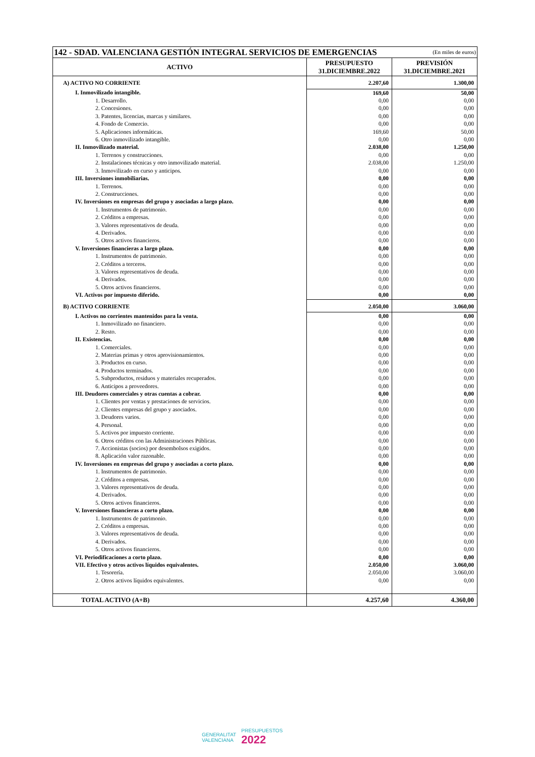| 142 - SDAD. VALENCIANA GESTIÓN INTEGRAL SERVICIOS DE EMERGENCIAS | | (En miles de euros) |
| ACTIVO | PRESUPUESTO 31.DICIEMBRE.2022 | PREVISIÓN 31.DICIEMBRE.2021 |
| A) ACTIVO NO CORRIENTE | 2.207,60 | 1.300,00 |
| I. Inmovilizado intangible. | 169,60 | 50,00 |
| 1. Desarrollo. | 0,00 | 0,00 |
| 2. Concesiones. | 0,00 | 0,00 |
| 3. Patentes, licencias, marcas y similares. | 0,00 | 0,00 |
| 4. Fondo de Comercio. | 0,00 | 0,00 |
| 5. Aplicaciones informáticas. | 169,60 | 50,00 |
| 6. Otro inmovilizado intangible. | 0,00 | 0,00 |
| II. Inmovilizado material. | 2.038,00 | 1.250,00 |
| 1. Terrenos y construcciones. | 0,00 | 0,00 |
| 2. Instalaciones técnicas y otro inmovilizado material. | 2.038,00 | 1.250,00 |
| 3. Inmovilizado en curso y anticipos. | 0,00 | 0,00 |
| III. Inversiones inmobiliarias. | 0,00 | 0,00 |
| 1. Terrenos. | 0,00 | 0,00 |
| 2. Construcciones. | 0,00 | 0,00 |
| IV. Inversiones en empresas del grupo y asociadas a largo plazo. | 0,00 | 0,00 |
| 1. Instrumentos de patrimonio. | 0,00 | 0,00 |
| 2. Créditos a empresas. | 0,00 | 0,00 |
| 3. Valores representativos de deuda. | 0,00 | 0,00 |
| 4. Derivados. | 0,00 | 0,00 |
| 5. Otros activos financieros. | 0,00 | 0,00 |
| V. Inversiones financieras a largo plazo. | 0,00 | 0,00 |
| 1. Instrumentos de patrimonio. | 0,00 | 0,00 |
| 2. Créditos a terceros. | 0,00 | 0,00 |
| 3. Valores representativos de deuda. | 0,00 | 0,00 |
| 4. Derivados. | 0,00 | 0,00 |
| 5. Otros activos financieros. | 0,00 | 0,00 |
| VI. Activos por impuesto diferido. | 0,00 | 0,00 |
| B) ACTIVO CORRIENTE | 2.050,00 | 3.060,00 |
| I. Activos no corrientes mantenidos para la venta. | 0,00 | 0,00 |
| 1. Inmovilizado no financiero. | 0,00 | 0,00 |
| 2. Resto. | 0,00 | 0,00 |
| II. Existencias. | 0,00 | 0,00 |
| 1. Comerciales. | 0,00 | 0,00 |
| 2. Materias primas y otros aprovisionamientos. | 0,00 | 0,00 |
| 3. Productos en curso. | 0,00 | 0,00 |
| 4. Productos terminados. | 0,00 | 0,00 |
| 5. Subproductos, residuos y materiales recuperados. | 0,00 | 0,00 |
| 6. Anticipos a proveedores. | 0,00 | 0,00 |
| III. Deudores comerciales y otras cuentas a cobrar. | 0,00 | 0,00 |
| 1. Clientes por ventas y prestaciones de servicios. | 0,00 | 0,00 |
| 2. Clientes empresas del grupo y asociados. | 0,00 | 0,00 |
| 3. Deudores varios. | 0,00 | 0,00 |
| 4. Personal. | 0,00 | 0,00 |
| 5. Activos por impuesto corriente. | 0,00 | 0,00 |
| 6. Otros créditos con las Administraciones Públicas. | 0,00 | 0,00 |
| 7. Accionistas (socios) por desembolsos exigidos. | 0,00 | 0,00 |
| 8. Aplicación valor razonable. | 0,00 | 0,00 |
| IV. Inversiones en empresas del grupo y asociadas a corto plazo. | 0,00 | 0,00 |
| 1. Instrumentos de patrimonio. | 0,00 | 0,00 |
| 2. Créditos a empresas. | 0,00 | 0,00 |
| 3. Valores representativos de deuda. | 0,00 | 0,00 |
| 4. Derivados. | 0,00 | 0,00 |
| 5. Otros activos financieros. | 0,00 | 0,00 |
| V. Inversiones financieras a corto plazo. | 0,00 | 0,00 |
| 1. Instrumentos de patrimonio. | 0,00 | 0,00 |
| 2. Créditos a empresas. | 0,00 | 0,00 |
| 3. Valores representativos de deuda. | 0,00 | 0,00 |
| 4. Derivados. | 0,00 | 0,00 |
| 5. Otros activos financieros. | 0,00 | 0,00 |
| VI. Periodificaciones a corto plazo. | 0,00 | 0,00 |
| VII. Efectivo y otros activos líquidos equivalentes. | 2.050,00 | 3.060,00 |
| 1. Tesorería. | 2.050,00 | 3.060,00 |
| 2. Otros activos líquidos equivalentes. | 0,00 | 0,00 |
| TOTAL ACTIVO (A+B) | 4.257,60 | 4.360,00 |
GENERALITAT
VALENCIANA
PRESUPUESTOS
2022